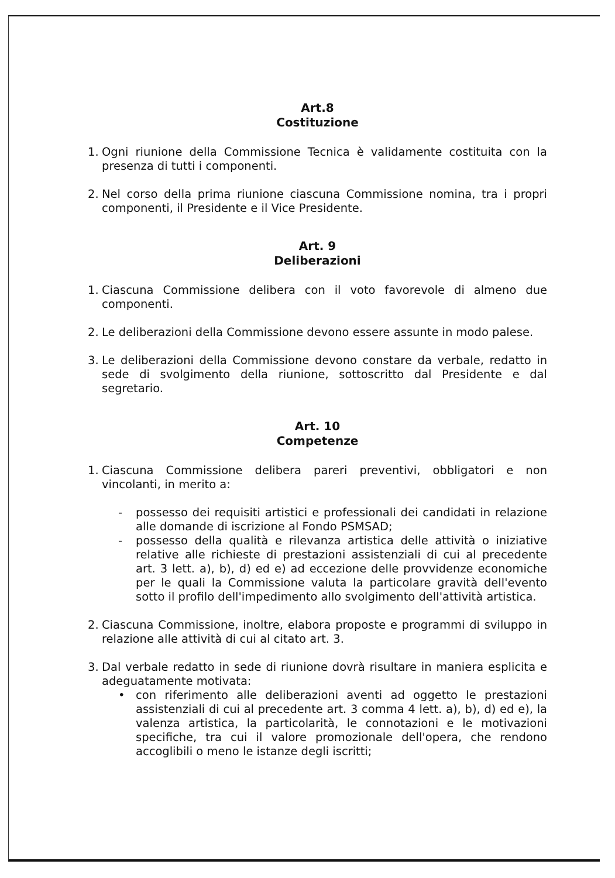Art.8
Costituzione
1. Ogni riunione della Commissione Tecnica è validamente costituita con la presenza di tutti i componenti.
2. Nel corso della prima riunione ciascuna Commissione nomina, tra i propri componenti, il Presidente e il Vice Presidente.
Art. 9
Deliberazioni
1. Ciascuna Commissione delibera con il voto favorevole di almeno due componenti.
2. Le deliberazioni della Commissione devono essere assunte in modo palese.
3. Le deliberazioni della Commissione devono constare da verbale, redatto in sede di svolgimento della riunione, sottoscritto dal Presidente e dal segretario.
Art. 10
Competenze
1. Ciascuna Commissione delibera pareri preventivi, obbligatori e non vincolanti, in merito a:
- possesso dei requisiti artistici e professionali dei candidati in relazione alle domande di iscrizione al Fondo PSMSAD;
- possesso della qualità e rilevanza artistica delle attività o iniziative relative alle richieste di prestazioni assistenziali di cui al precedente art. 3 lett. a), b), d) ed e) ad eccezione delle provvidenze economiche per le quali la Commissione valuta la particolare gravità dell'evento sotto il profilo dell'impedimento allo svolgimento dell'attività artistica.
2. Ciascuna Commissione, inoltre, elabora proposte e programmi di sviluppo in relazione alle attività di cui al citato art. 3.
3. Dal verbale redatto in sede di riunione dovrà risultare in maniera esplicita e adeguatamente motivata:
• con riferimento alle deliberazioni aventi ad oggetto le prestazioni assistenziali di cui al precedente art. 3 comma 4 lett. a), b), d) ed e), la valenza artistica, la particolarità, le connotazioni e le motivazioni specifiche, tra cui il valore promozionale dell'opera, che rendono accoglibili o meno le istanze degli iscritti;